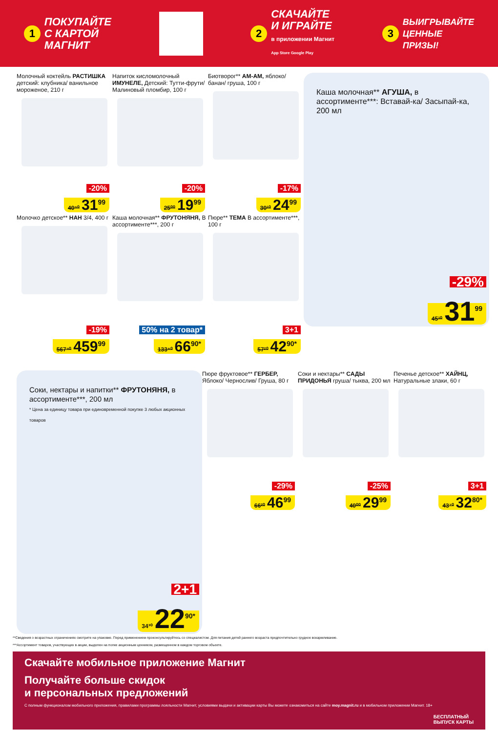1 ПОКУПАЙТЕ
С КАРТОЙ
МАГНИТ
2 СКАЧАЙТЕ
И ИГРАЙТЕ
в приложении Магнит
App Store Google Play
3 ВЫИГРЫВАЙТЕ
ЦЕННЫЕ
ПРИЗЫ!
Молочный коктейль РАСТИШКА детский: клубника/ ванильное мороженое, 210 г
-20%
40⁹⁰ 31<sup>99</sup>
Напиток кисломолочный ИМУНЕЛЕ, Детский: Тутти-фрути/ Малиновый пломбир, 100 г
-20%
25⁰⁰ 19<sup>99</sup>
Биотворог** АМ-АМ, яблоко/ банан/ груша, 100 г
-17%
30¹⁰ 24<sup>99</sup>
Каша молочная** АГУША, в ассортименте***: Вставай-ка/ Засыпай-ка, 200 мл
-29%
45¹⁰ 31<sup>99</sup>
Молочко детское** НАН 3/4, 400 г
-19%
567⁹⁰ 459<sup>99</sup>
Каша молочная** ФРУТОНЯНЯ, В ассортименте***, 200 г
50% на 2 товар*
133⁸⁰ 66<sup>90*</sup>
Пюре** ТЕМА В ассортименте***, 100 г
3+1
57²⁰ 42<sup>90*</sup>
Соки, нектары и напитки** ФРУТОНЯНЯ, в ассортименте***, 200 мл
* Цена за единицу товара при единовременной покупке 3 любых акционных товаров
2+1
34³⁰ 22<sup>90*</sup>
Пюре фруктовое** ГЕРБЕР, Яблоко/ Чернослив/ Груша, 80 г
-29%
66²⁰ 46<sup>99</sup>
Соки и нектары** САДЫ ПРИДОНЬЯ груша/ тыква, 200 мл
-25%
40⁰⁰ 29<sup>99</sup>
Печенье детское** ХАЙНЦ, Натуральные злаки, 60 г
3+1
43⁷⁰ 32<sup>80*</sup>
**Сведения о возрастных ограничениях смотрите на упаковке. Перед применением проконсультируйтесь со специалистом. Для питания детей раннего возраста предпочтительно грудное вскармливание.
***Ассортимент товаров, участвующих в акции, выделен на полке акционным ценником, размещенном в каждом торговом объекте.
Скачайте мобильное приложение Магнит
Получайте больше скидок
и персональных предложений
С полным функционалом мобильного приложения, правилами программы лояльности Магнит, условиями выдачи и активации карты Вы можете ознакомиться на сайте moy.magnit.ru и в мобильном приложении Магнит. 18+
БЕСПЛАТНЫЙ
ВЫПУСК КАРТЫ